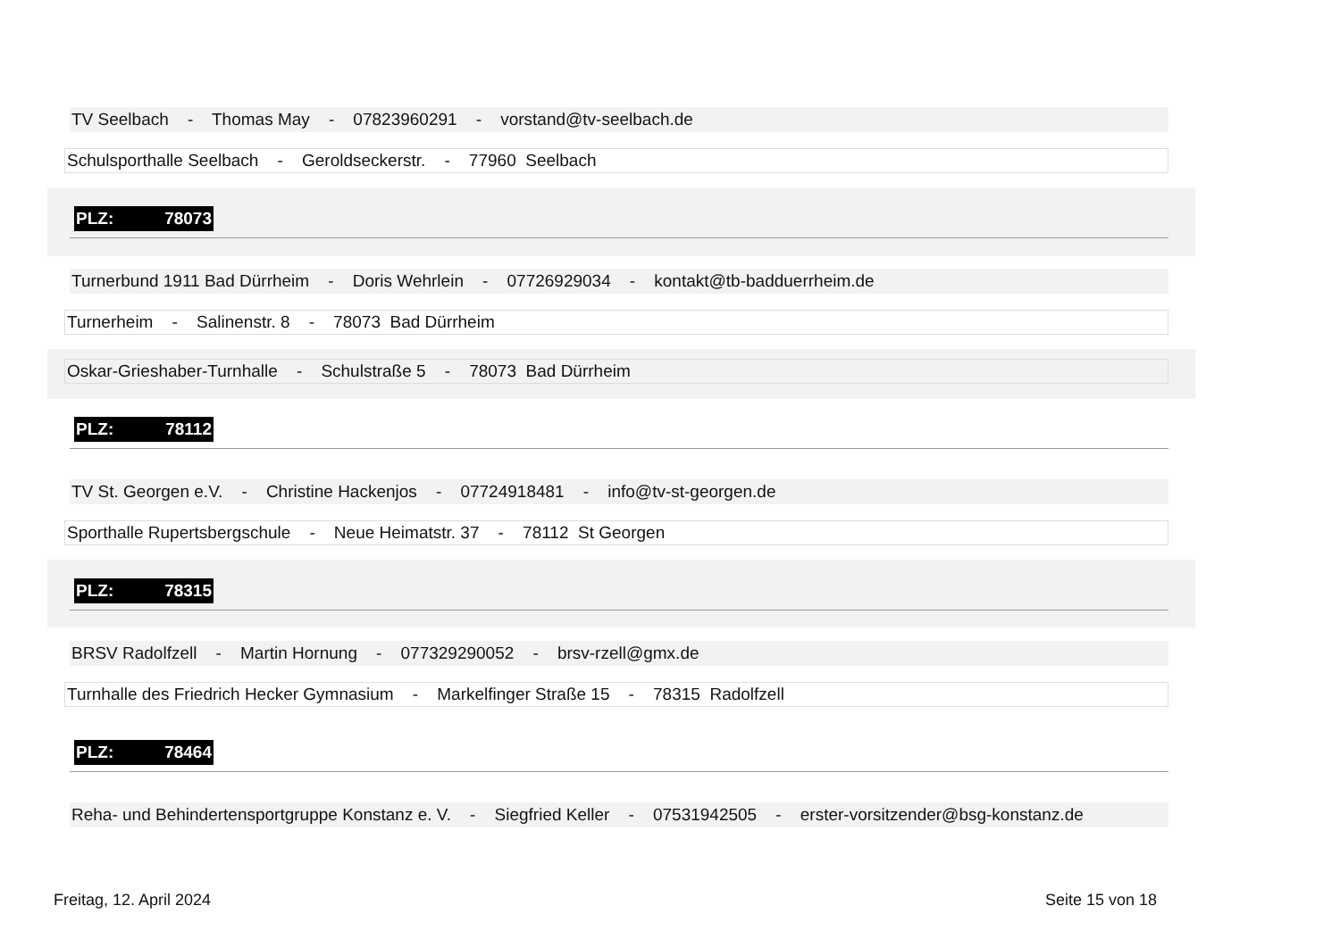TV Seelbach - Thomas May - 07823960291 - vorstand@tv-seelbach.de
Schulsporthalle Seelbach - Geroldseckerstr. - 77960 Seelbach
PLZ: 78073
Turnerbund 1911 Bad Dürrheim - Doris Wehrlein - 07726929034 - kontakt@tb-badduerrheim.de
Turnerheim - Salinenstr. 8 - 78073 Bad Dürrheim
Oskar-Grieshaber-Turnhalle - Schulstraße 5 - 78073 Bad Dürrheim
PLZ: 78112
TV St. Georgen e.V. - Christine Hackenjos - 07724918481 - info@tv-st-georgen.de
Sporthalle Rupertsbergschule - Neue Heimatstr. 37 - 78112 St Georgen
PLZ: 78315
BRSV Radolfzell - Martin Hornung - 077329290052 - brsv-rzell@gmx.de
Turnhalle des Friedrich Hecker Gymnasium - Markelfinger Straße 15 - 78315 Radolfzell
PLZ: 78464
Reha- und Behindertensportgruppe Konstanz e. V. - Siegfried Keller - 07531942505 - erster-vorsitzender@bsg-konstanz.de
Freitag, 12. April 2024 Seite 15 von 18